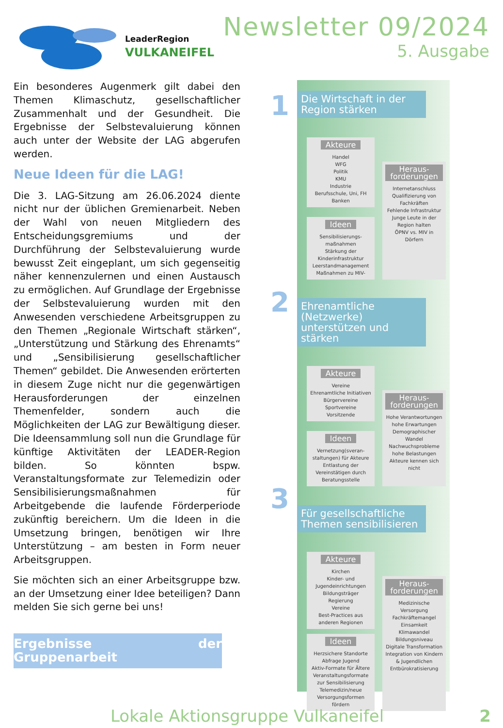LeaderRegion
VULKANEIFEL
Newsletter 09/2024
5. Ausgabe
Ein besonderes Augenmerk gilt dabei den Themen Klimaschutz, gesellschaftlicher Zusammenhalt und der Gesundheit. Die Ergebnisse der Selbstevaluierung können auch unter der Website der LAG abgerufen werden.
Neue Ideen für die LAG!
Die 3. LAG-Sitzung am 26.06.2024 diente nicht nur der üblichen Gremienarbeit. Neben der Wahl von neuen Mitgliedern des Entscheidungsgremiums und der Durchführung der Selbstevaluierung wurde bewusst Zeit eingeplant, um sich gegenseitig näher kennenzulernen und einen Austausch zu ermöglichen. Auf Grundlage der Ergebnisse der Selbstevaluierung wurden mit den Anwesenden verschiedene Arbeitsgruppen zu den Themen „Regionale Wirtschaft stärken“, „Unterstützung und Stärkung des Ehrenamts“ und „Sensibilisierung gesellschaftlicher Themen“ gebildet. Die Anwesenden erörterten in diesem Zuge nicht nur die gegenwärtigen Herausforderungen der einzelnen Themenfelder, sondern auch die Möglichkeiten der LAG zur Bewältigung dieser. Die Ideensammlung soll nun die Grundlage für künftige Aktivitäten der LEADER-Region bilden. So könnten bspw. Veranstaltungsformate zur Telemedizin oder Sensibilisierungsmaßnahmen für Arbeitgebende die laufende Förderperiode zukünftig bereichern. Um die Ideen in die Umsetzung bringen, benötigen wir Ihre Unterstützung – am besten in Form neuer Arbeitsgruppen.
Sie möchten sich an einer Arbeitsgruppe bzw. an der Umsetzung einer Idee beteiligen? Dann melden Sie sich gerne bei uns!
Ergebnisse der Gruppenarbeit
1
2
3
Die Wirtschaft in der Region stärken
Akteure
Handel
WFG
Politik
KMU
Industrie
Berufsschule, Uni, FH
Banken
Ideen
Sensibilisierungs-maßnahmen
Stärkung der Kinderinfrastruktur
Leerstandmanagement
Maßnahmen zu MIV-
Heraus-forderungen
Internetanschluss
Qualifizierung von Fachkräften
Fehlende Infrastruktur
Junge Leute in der Region halten
ÖPNV vs. MIV in Dörfern
Ehrenamtliche (Netzwerke) unterstützen und stärken
Akteure
Vereine
Ehrenamtliche Initiativen
Bürgervereine
Sportvereine
Vorsitzende
Ideen
Vernetzung(sveran-staltungen) für Akteure
Entlastung der Vereinstätigen durch Beratungsstelle
Heraus-forderungen
Hohe Verantwortungen
hohe Erwartungen
Demographischer Wandel
Nachwuchsprobleme
hohe Belastungen
Akteure kennen sich nicht
Für gesellschaftliche Themen sensibilisieren
Akteure
Kirchen
Kinder- und Jugendeinrichtungen
Bildungsträger
Regierung
Vereine
Best-Practices aus anderen Regionen
Ideen
Herzsichere Standorte
Abfrage Jugend
Aktiv-Formate für Ältere
Veranstaltungsformate zur Sensibilisierung
Telemedizin/neue Versorgungsformen fördern
Heraus-forderungen
Medizinische Versorgung
Fachkräftemangel
Einsamkeit
Klimawandel
Bildungsniveau
Digitale Transformation
Integration von Kindern & Jugendlichen
Entbürokratisierung
Lokale Aktionsgruppe Vulkaneifel
2